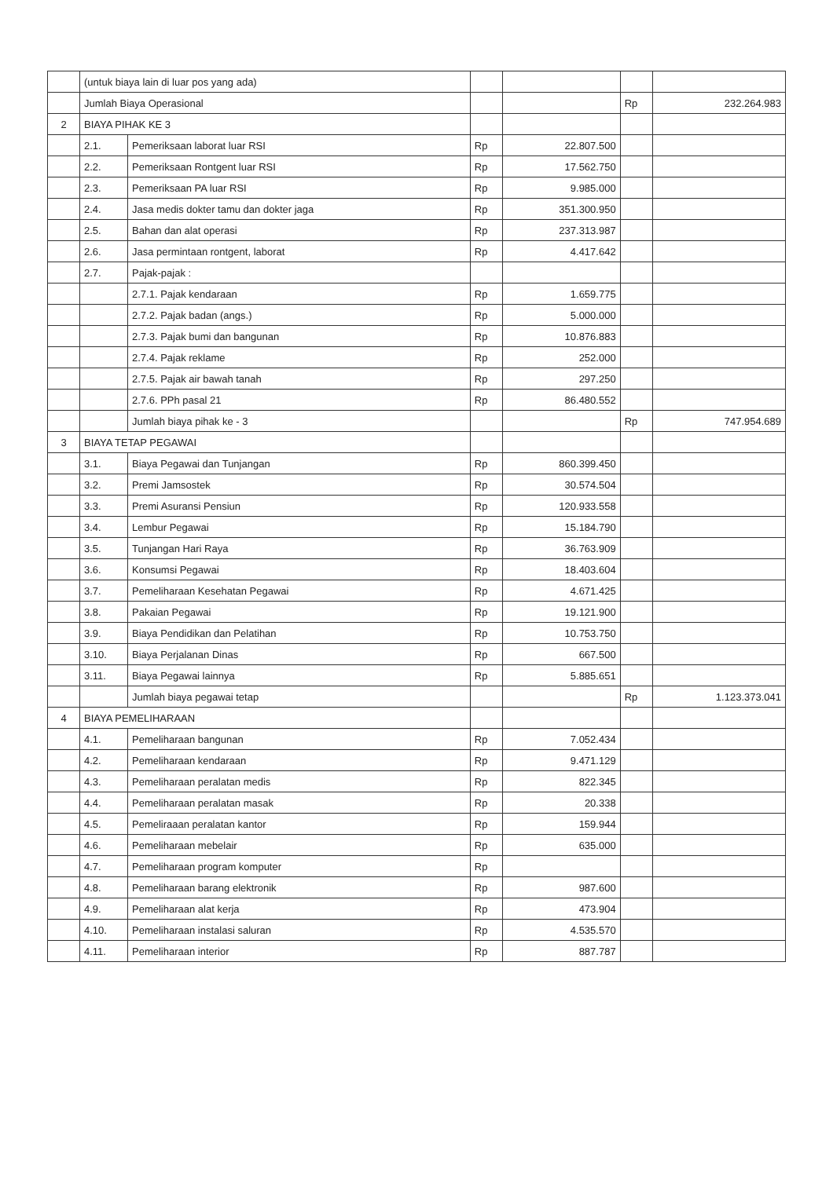| | (untuk biaya lain di luar pos yang ada) | | | | | |
| | Jumlah Biaya Operasional | | | | Rp | 232.264.983 |
| 2 | BIAYA PIHAK KE 3 | | | | | |
| | 2.1. | Pemeriksaan laborat luar RSI | Rp | 22.807.500 | | |
| | 2.2. | Pemeriksaan Rontgent luar RSI | Rp | 17.562.750 | | |
| | 2.3. | Pemeriksaan PA luar RSI | Rp | 9.985.000 | | |
| | 2.4. | Jasa medis dokter tamu dan dokter jaga | Rp | 351.300.950 | | |
| | 2.5. | Bahan dan alat operasi | Rp | 237.313.987 | | |
| | 2.6. | Jasa permintaan rontgent, laborat | Rp | 4.417.642 | | |
| | 2.7. | Pajak-pajak : | | | | |
| | | 2.7.1. Pajak kendaraan | Rp | 1.659.775 | | |
| | | 2.7.2. Pajak badan (angs.) | Rp | 5.000.000 | | |
| | | 2.7.3. Pajak bumi dan bangunan | Rp | 10.876.883 | | |
| | | 2.7.4. Pajak reklame | Rp | 252.000 | | |
| | | 2.7.5. Pajak air bawah tanah | Rp | 297.250 | | |
| | | 2.7.6. PPh pasal 21 | Rp | 86.480.552 | | |
| | | Jumlah biaya pihak ke - 3 | | | Rp | 747.954.689 |
| 3 | BIAYA TETAP PEGAWAI | | | | | |
| | 3.1. | Biaya Pegawai dan Tunjangan | Rp | 860.399.450 | | |
| | 3.2. | Premi Jamsostek | Rp | 30.574.504 | | |
| | 3.3. | Premi Asuransi Pensiun | Rp | 120.933.558 | | |
| | 3.4. | Lembur Pegawai | Rp | 15.184.790 | | |
| | 3.5. | Tunjangan Hari Raya | Rp | 36.763.909 | | |
| | 3.6. | Konsumsi Pegawai | Rp | 18.403.604 | | |
| | 3.7. | Pemeliharaan Kesehatan Pegawai | Rp | 4.671.425 | | |
| | 3.8. | Pakaian Pegawai | Rp | 19.121.900 | | |
| | 3.9. | Biaya Pendidikan dan Pelatihan | Rp | 10.753.750 | | |
| | 3.10. | Biaya Perjalanan Dinas | Rp | 667.500 | | |
| | 3.11. | Biaya Pegawai lainnya | Rp | 5.885.651 | | |
| | | Jumlah biaya pegawai tetap | | | Rp | 1.123.373.041 |
| 4 | BIAYA PEMELIHARAAN | | | | | |
| | 4.1. | Pemeliharaan bangunan | Rp | 7.052.434 | | |
| | 4.2. | Pemeliharaan kendaraan | Rp | 9.471.129 | | |
| | 4.3. | Pemeliharaan peralatan medis | Rp | 822.345 | | |
| | 4.4. | Pemeliharaan peralatan masak | Rp | 20.338 | | |
| | 4.5. | Pemeliraaan peralatan kantor | Rp | 159.944 | | |
| | 4.6. | Pemeliharaan mebelair | Rp | 635.000 | | |
| | 4.7. | Pemeliharaan program komputer | Rp | | | |
| | 4.8. | Pemeliharaan barang elektronik | Rp | 987.600 | | |
| | 4.9. | Pemeliharaan alat kerja | Rp | 473.904 | | |
| | 4.10. | Pemeliharaan instalasi saluran | Rp | 4.535.570 | | |
| | 4.11. | Pemeliharaan interior | Rp | 887.787 | | |